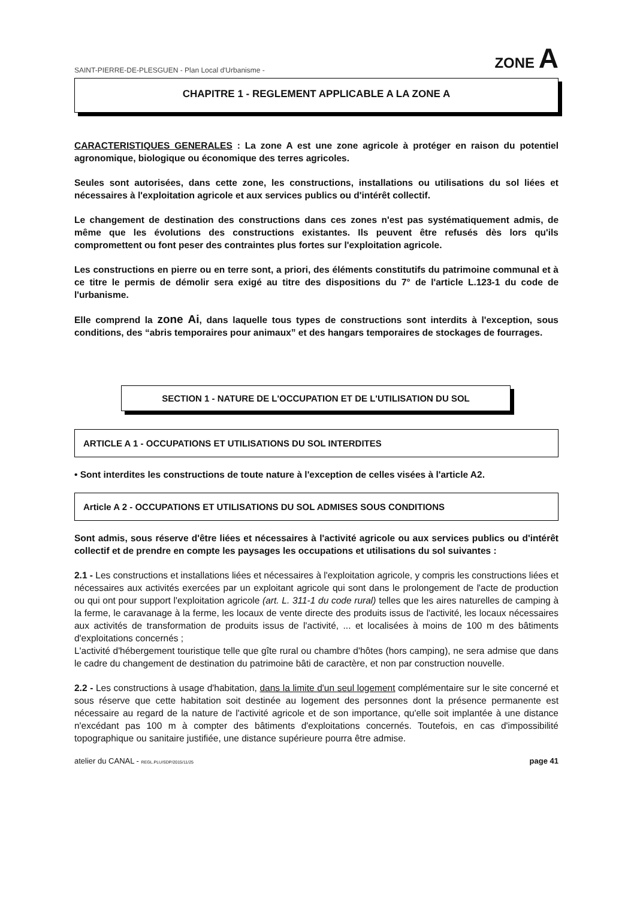SAINT-PIERRE-DE-PLESGUEN - Plan Local d'Urbanisme - ZONE A
CHAPITRE 1 - REGLEMENT APPLICABLE A LA ZONE A
CARACTERISTIQUES GENERALES : La zone A est une zone agricole à protéger en raison du potentiel agronomique, biologique ou économique des terres agricoles.
Seules sont autorisées, dans cette zone, les constructions, installations ou utilisations du sol liées et nécessaires à l'exploitation agricole et aux services publics ou d'intérêt collectif.
Le changement de destination des constructions dans ces zones n'est pas systématiquement admis, de même que les évolutions des constructions existantes. Ils peuvent être refusés dès lors qu'ils compromettent ou font peser des contraintes plus fortes sur l'exploitation agricole.
Les constructions en pierre ou en terre sont, a priori, des éléments constitutifs du patrimoine communal et à ce titre le permis de démolir sera exigé au titre des dispositions du 7° de l'article L.123-1 du code de l'urbanisme.
Elle comprend la zone Ai, dans laquelle tous types de constructions sont interdits à l'exception, sous conditions, des “abris temporaires pour animaux” et des hangars temporaires de stockages de fourrages.
SECTION 1 - NATURE DE L'OCCUPATION ET DE L'UTILISATION DU SOL
ARTICLE A 1 - OCCUPATIONS ET UTILISATIONS DU SOL INTERDITES
• Sont interdites les constructions de toute nature à l'exception de celles visées à l'article A2.
Article A 2 - OCCUPATIONS ET UTILISATIONS DU SOL ADMISES SOUS CONDITIONS
Sont admis, sous réserve d'être liées et nécessaires à l'activité agricole ou aux services publics ou d'intérêt collectif et de prendre en compte les paysages les occupations et utilisations du sol suivantes :
2.1 - Les constructions et installations liées et nécessaires à l'exploitation agricole, y compris les constructions liées et nécessaires aux activités exercées par un exploitant agricole qui sont dans le prolongement de l'acte de production ou qui ont pour support l'exploitation agricole (art. L. 311-1 du code rural) telles que les aires naturelles de camping à la ferme, le caravanage à la ferme, les locaux de vente directe des produits issus de l'activité, les locaux nécessaires aux activités de transformation de produits issus de l'activité, ... et localisées à moins de 100 m des bâtiments d'exploitations concernés ;
L'activité d'hébergement touristique telle que gîte rural ou chambre d'hôtes (hors camping), ne sera admise que dans le cadre du changement de destination du patrimoine bâti de caractère, et non par construction nouvelle.
2.2 - Les constructions à usage d'habitation, dans la limite d'un seul logement complémentaire sur le site concerné et sous réserve que cette habitation soit destinée au logement des personnes dont la présence permanente est nécessaire au regard de la nature de l'activité agricole et de son importance, qu'elle soit implantée à une distance n'excédant pas 100 m à compter des bâtiments d'exploitations concernés. Toutefois, en cas d'impossibilité topographique ou sanitaire justifiée, une distance supérieure pourra être admise.
atelier du CANAL - REGL.PLU/SDP/2015/11/25 page 41